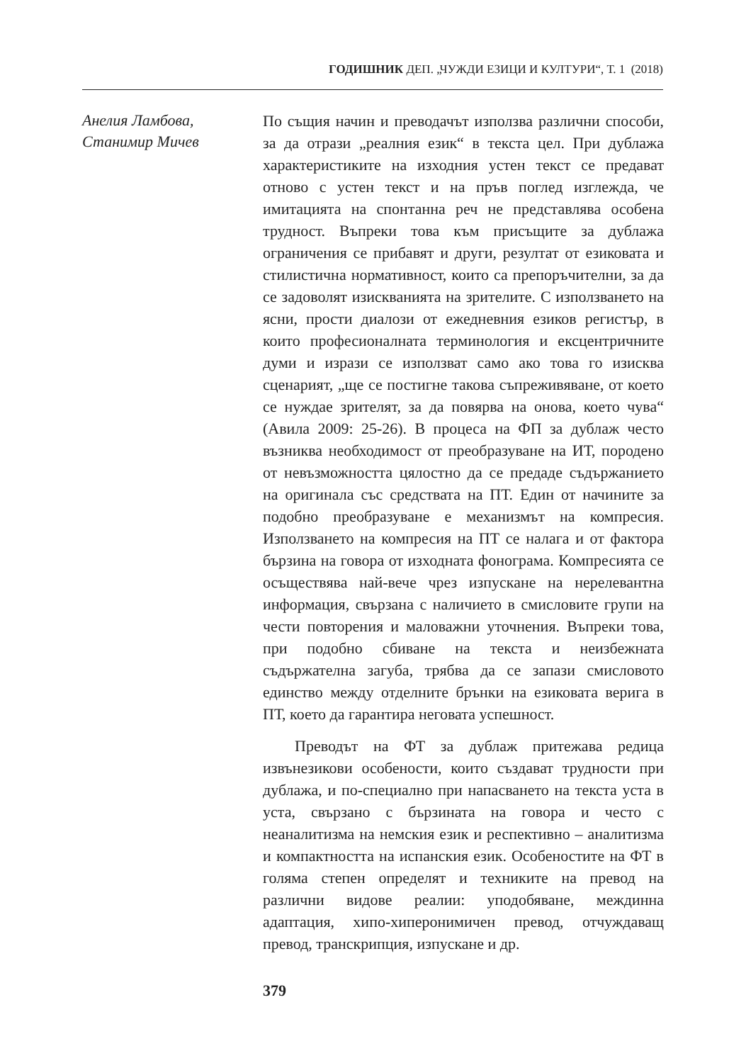ГОДИШНИК ДЕП. „ЧУЖДИ ЕЗИЦИ И КУЛТУРИ“, Т. 1 (2018)
Анелия Ламбова,
Станимир Мичев
По същия начин и преводачът използва различни способи, за да отрази „реалния език“ в текста цел. При дублажа характеристиките на изходния устен текст се предават отново с устен текст и на пръв поглед изглежда, че имитацията на спонтанна реч не представлява особена трудност. Въпреки това към присъщите за дублажа ограничения се прибавят и други, резултат от езиковата и стилистична нормативност, които са препоръчителни, за да се задоволят изискванията на зрителите. С използването на ясни, прости диалози от ежедневния езиков регистър, в които професионалната терминология и ексцентричните думи и изрази се използват само ако това го изисква сценарият, „ще се постигне такова съпреживяване, от което се нуждае зрителят, за да повярва на онова, което чува“ (Авила 2009: 25-26). В процеса на ФП за дублаж често възниква необходимост от преобразуване на ИТ, породено от невъзможността цялостно да се предаде съдържанието на оригинала със средствата на ПТ. Един от начините за подобно преобразуване е механизмът на компресия. Използването на компресия на ПТ се налага и от фактора бързина на говора от изходната фонограма. Компресията се осъществява най-вече чрез изпускане на нерелевантна информация, свързана с наличието в смисловите групи на чести повторения и маловажни уточнения. Въпреки това, при подобно сбиване на текста и неизбежната съдържателна загуба, трябва да се запази смисловото единство между отделните брънки на езиковата верига в ПТ, което да гарантира неговата успешност.
Преводът на ФТ за дублаж притежава редица извънезикови особености, които създават трудности при дублажа, и по-специално при напасването на текста уста в уста, свързано с бързината на говора и често с неаналитизма на немския език и респективно – аналитизма и компактността на испанския език. Особеностите на ФТ в голяма степен определят и техниките на превод на различни видове реалии: уподобяване, междинна адаптация, хипо-хиперонимичен превод, отчуждаващ превод, транскрипция, изпускане и др.
379